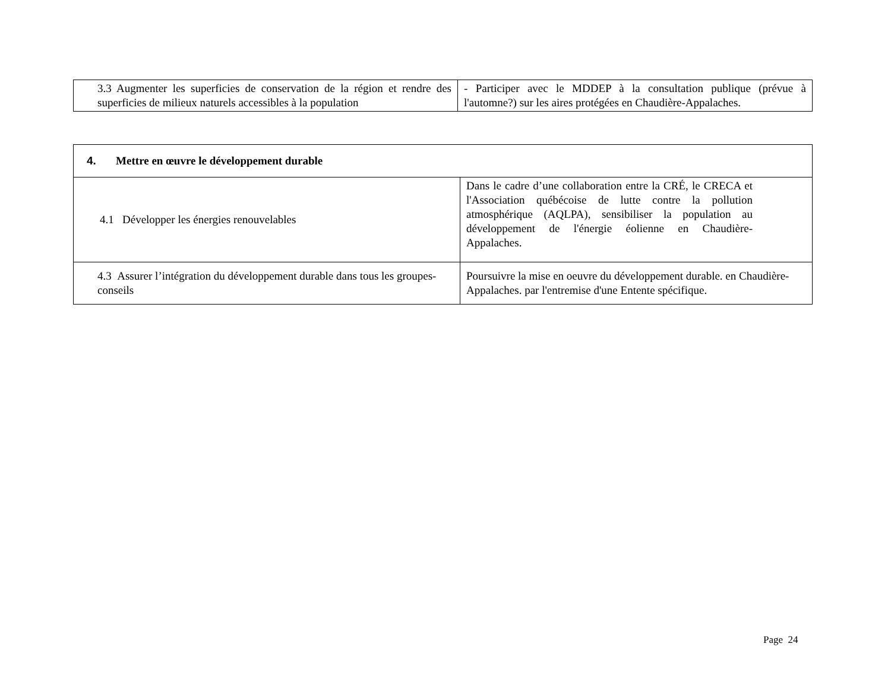| 3.3 Augmenter les superficies de conservation de la région et rendre des superficies de milieux naturels accessibles à la population | - Participer avec le MDDEP à la consultation publique (prévue à l'automne?) sur les aires protégées en Chaudière-Appalaches. |
| 4. Mettre en œuvre le développement durable | |
| 4.1 Développer les énergies renouvelables | Dans le cadre d’une collaboration entre la CRÉ, le CRECA et l'Association québécoise de lutte contre la pollution atmosphérique (AQLPA), sensibiliser la population au développement de l'énergie éolienne en Chaudière-Appalaches. |
| 4.3 Assurer l’intégration du développement durable dans tous les groupes-conseils | Poursuivre la mise en oeuvre du développement durable. en Chaudière-Appalaches. par l'entremise d'une Entente spécifique. |
Page 24